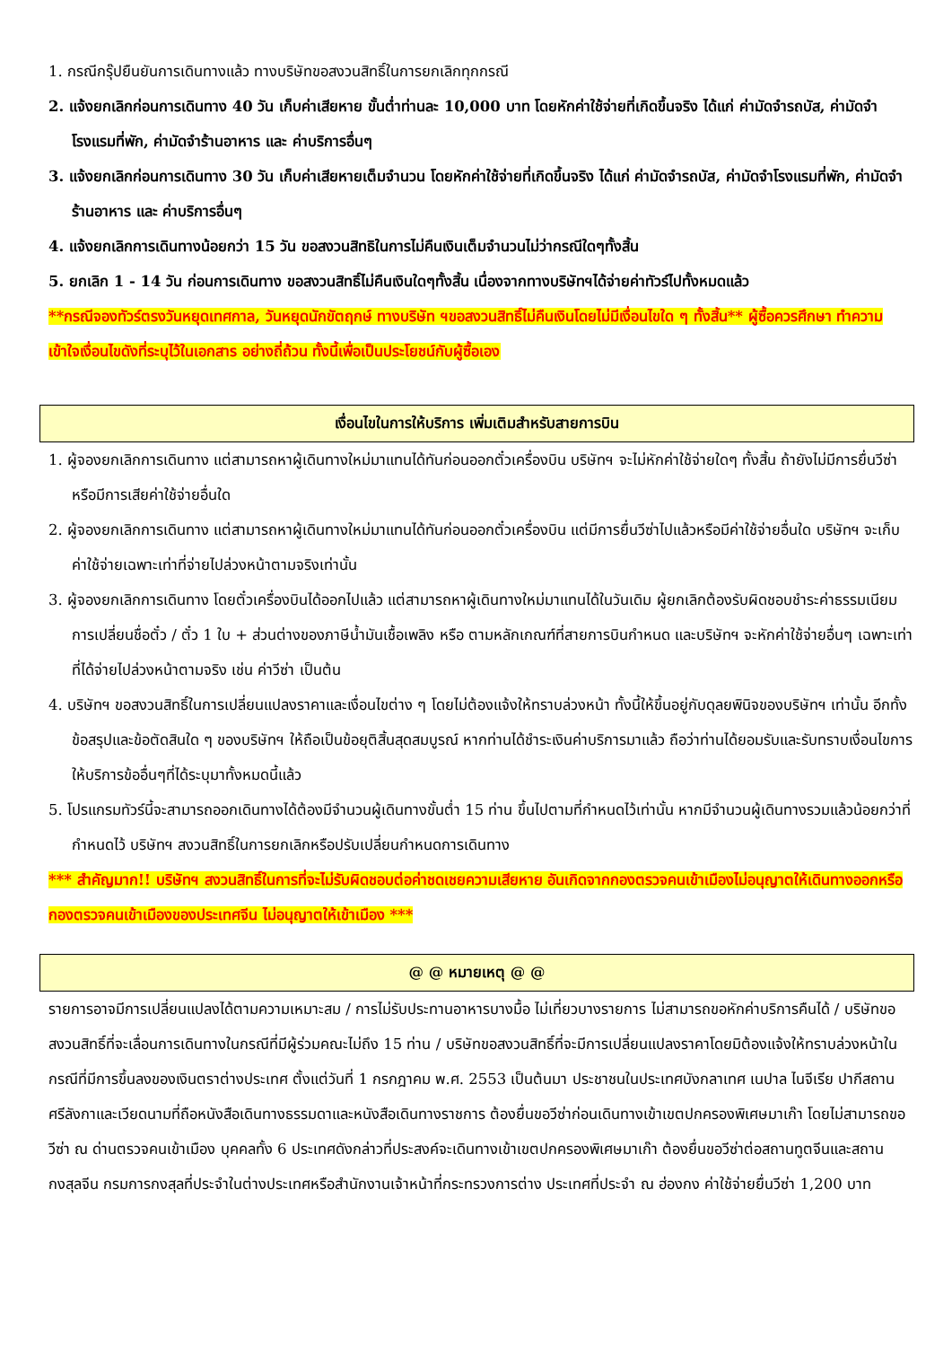1. กรณีกรุ๊ปยืนยันการเดินทางแล้ว ทางบริษัทขอสงวนสิทธิ์ในการยกเลิกทุกกรณี
2. แจ้งยกเลิกก่อนการเดินทาง 40 วัน เก็บค่าเสียหาย ขั้นต่ำท่านละ 10,000 บาท โดยหักค่าใช้จ่ายที่เกิดขึ้นจริง ได้แก่ ค่ามัดจำรถบัส, ค่ามัดจำโรงแรมที่พัก, ค่ามัดจำร้านอาหาร และ ค่าบริการอื่นๆ
3. แจ้งยกเลิกก่อนการเดินทาง 30 วัน เก็บค่าเสียหายเต็มจำนวน โดยหักค่าใช้จ่ายที่เกิดขึ้นจริง ได้แก่ ค่ามัดจำรถบัส, ค่ามัดจำโรงแรมที่พัก, ค่ามัดจำร้านอาหาร และ ค่าบริการอื่นๆ
4. แจ้งยกเลิกการเดินทางน้อยกว่า 15 วัน ขอสงวนสิทธิในการไม่คืนเงินเต็มจำนวนไม่ว่ากรณีใดๆทั้งสิ้น
5. ยกเลิก 1 - 14 วัน ก่อนการเดินทาง ขอสงวนสิทธิ์ไม่คืนเงินใดๆทั้งสิ้น เนื่องจากทางบริษัทฯได้จ่ายค่าทัวร์ไปทั้งหมดแล้ว
**กรณีจองทัวร์ตรงวันหยุดเทศกาล, วันหยุดนักขัตฤกษ์ ทางบริษัท ฯขอสงวนสิทธิ์ไม่คืนเงินโดยไม่มีเงื่อนไขใด ๆ ทั้งสิ้น** ผู้ซื้อควรศึกษา ทำความเข้าใจเงื่อนไขดังที่ระบุไว้ในเอกสาร อย่างถี่ถ้วน ทั้งนี้เพื่อเป็นประโยชน์กับผู้ซื้อเอง
เงื่อนไขในการให้บริการ เพิ่มเติมสำหรับสายการบิน
1. ผู้จองยกเลิกการเดินทาง แต่สามารถหาผู้เดินทางใหม่มาแทนได้ทันก่อนออกตั๋วเครื่องบิน บริษัทฯ จะไม่หักค่าใช้จ่ายใดๆ ทั้งสิ้น ถ้ายังไม่มีการยื่นวีซ่า หรือมีการเสียค่าใช้จ่ายอื่นใด
2. ผู้จองยกเลิกการเดินทาง แต่สามารถหาผู้เดินทางใหม่มาแทนได้ทันก่อนออกตั๋วเครื่องบิน แต่มีการยื่นวีซ่าไปแล้วหรือมีค่าใช้จ่ายอื่นใด บริษัทฯ จะเก็บค่าใช้จ่ายเฉพาะเท่าที่จ่ายไปล่วงหน้าตามจริงเท่านั้น
3. ผู้จองยกเลิกการเดินทาง โดยตั๋วเครื่องบินได้ออกไปแล้ว แต่สามารถหาผู้เดินทางใหม่มาแทนได้ในวันเดิม ผู้ยกเลิกต้องรับผิดชอบชำระค่าธรรมเนียมการเปลี่ยนชื่อตั๋ว / ตั๋ว 1 ใบ + ส่วนต่างของภาษีน้ำมันเชื้อเพลิง หรือ ตามหลักเกณฑ์ที่สายการบินกำหนด และบริษัทฯ จะหักค่าใช้จ่ายอื่นๆ เฉพาะเท่าที่ได้จ่ายไปล่วงหน้าตามจริง เช่น ค่าวีซ่า เป็นต้น
4. บริษัทฯ ขอสงวนสิทธิ์ในการเปลี่ยนแปลงราคาและเงื่อนไขต่าง ๆ โดยไม่ต้องแจ้งให้ทราบล่วงหน้า ทั้งนี้ให้ขึ้นอยู่กับดุลยพินิจของบริษัทฯ เท่านั้น อีกทั้งข้อสรุปและข้อตัดสินใด ๆ ของบริษัทฯ ให้ถือเป็นข้อยุติสิ้นสุดสมบูรณ์ หากท่านได้ชำระเงินค่าบริการมาแล้ว ถือว่าท่านได้ยอมรับและรับทราบเงื่อนไขการให้บริการข้ออื่นๆที่ได้ระบุมาทั้งหมดนี้แล้ว
5. โปรแกรมทัวร์นี้จะสามารถออกเดินทางได้ต้องมีจำนวนผู้เดินทางขั้นต่ำ 15 ท่าน ขึ้นไปตามที่กำหนดไว้เท่านั้น หากมีจำนวนผู้เดินทางรวมแล้วน้อยกว่าที่กำหนดไว้ บริษัทฯ สงวนสิทธิ์ในการยกเลิกหรือปรับเปลี่ยนกำหนดการเดินทาง
*** สำคัญมาก!! บริษัทฯ สงวนสิทธิ์ในการที่จะไม่รับผิดชอบต่อค่าชดเชยความเสียหาย อันเกิดจากกองตรวจคนเข้าเมืองไม่อนุญาตให้เดินทางออกหรือกองตรวจคนเข้าเมืองของประเทศจีน ไม่อนุญาตให้เข้าเมือง ***
@ @ หมายเหตุ @ @
รายการอาจมีการเปลี่ยนแปลงได้ตามความเหมาะสม / การไม่รับประทานอาหารบางมื้อ ไม่เที่ยวบางรายการ ไม่สามารถขอหักค่าบริการคืนได้ / บริษัทขอสงวนสิทธิ์ที่จะเลื่อนการเดินทางในกรณีที่มีผู้ร่วมคณะไม่ถึง 15 ท่าน / บริษัทขอสงวนสิทธิ์ที่จะมีการเปลี่ยนแปลงราคาโดยมิต้องแจ้งให้ทราบล่วงหน้าในกรณีที่มีการขึ้นลงของเงินตราต่างประเทศ ตั้งแต่วันที่ 1 กรกฎาคม พ.ศ. 2553 เป็นต้นมา ประชาชนในประเทศบังกลาเทศ เนปาล ไนจีเรีย ปากีสถาน ศรีลังกาและเวียดนามที่ถือหนังสือเดินทางธรรมดาและหนังสือเดินทางราชการ ต้องยื่นขอวีซ่าก่อนเดินทางเข้าเขตปกครองพิเศษมาเก๊า โดยไม่สามารถขอวีซ่า ณ ด่านตรวจคนเข้าเมือง บุคคลทั้ง 6 ประเทศดังกล่าวที่ประสงค์จะเดินทางเข้าเขตปกครองพิเศษมาเก๊า ต้องยื่นขอวีซ่าต่อสถานทูตจีนและสถานกงสุลจีน กรมการกงสุลที่ประจำในต่างประเทศหรือสำนักงานเจ้าหน้าที่กระทรวงการต่าง ประเทศที่ประจำ ณ ฮ่องกง ค่าใช้จ่ายยื่นวีซ่า 1,200 บาท